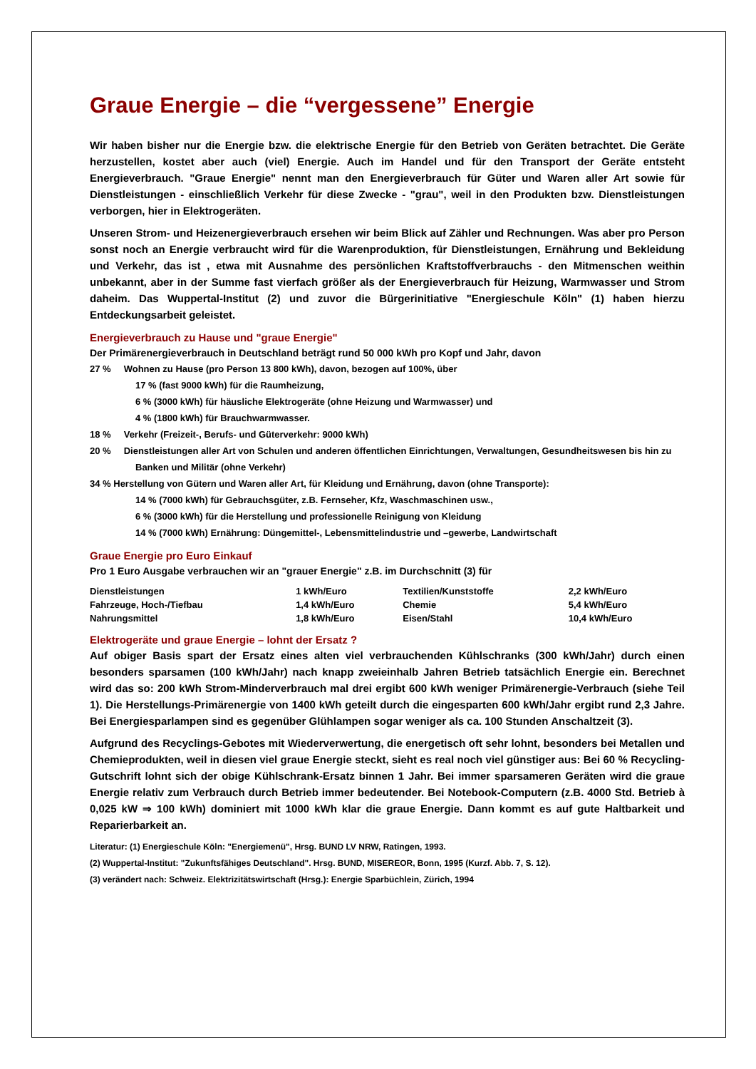Graue Energie – die “vergessene” Energie
Wir haben bisher nur die Energie bzw. die elektrische Energie für den Betrieb von Geräten betrachtet. Die Geräte herzustellen, kostet aber auch (viel) Energie. Auch im Handel und für den Transport der Geräte entsteht Energieverbrauch. "Graue Energie" nennt man den Energieverbrauch für Güter und Waren aller Art sowie für Dienstleistungen - einschließlich Verkehr für diese Zwecke - "grau", weil in den Produkten bzw. Dienstleistungen verborgen, hier in Elektrogeräten.
Unseren Strom- und Heizenergieverbrauch ersehen wir beim Blick auf Zähler und Rechnungen. Was aber pro Person sonst noch an Energie verbraucht wird für die Warenproduktion, für Dienstleistungen, Ernährung und Bekleidung und Verkehr, das ist , etwa mit Ausnahme des persönlichen Kraftstoffverbrauchs - den Mitmenschen weithin unbekannt, aber in der Summe fast vierfach größer als der Energieverbrauch für Heizung, Warmwasser und Strom daheim. Das Wuppertal-Institut (2) und zuvor die Bürgerinitiative "Energieschule Köln" (1) haben hierzu Entdeckungsarbeit geleistet.
Energieverbrauch zu Hause und "graue Energie"
Der Primärenergieverbrauch in Deutschland beträgt rund 50 000 kWh pro Kopf und Jahr, davon
27 % Wohnen zu Hause (pro Person 13 800 kWh), davon, bezogen auf 100%, über
17 % (fast 9000 kWh) für die Raumheizung,
6 % (3000 kWh) für häusliche Elektrogeräte (ohne Heizung und Warmwasser) und
4 % (1800 kWh) für Brauchwarmwasser.
18 % Verkehr (Freizeit-, Berufs- und Güterverkehr: 9000 kWh)
20 % Dienstleistungen aller Art von Schulen und anderen öffentlichen Einrichtungen, Verwaltungen, Gesundheitswesen bis hin zu Banken und Militär (ohne Verkehr)
34 % Herstellung von Gütern und Waren aller Art, für Kleidung und Ernährung, davon (ohne Transporte):
14 % (7000 kWh) für Gebrauchsgüter, z.B. Fernseher, Kfz, Waschmaschinen usw.,
6 % (3000 kWh) für die Herstellung und professionelle Reinigung von Kleidung
14 % (7000 kWh) Ernährung: Düngemittel-, Lebensmittelindustrie und –gewerbe, Landwirtschaft
Graue Energie pro Euro Einkauf
Pro 1 Euro Ausgabe verbrauchen wir an "grauer Energie" z.B. im Durchschnitt (3) für
| Dienstleistungen | 1 kWh/Euro | Textilien/Kunststoffe | 2,2 kWh/Euro |
| Fahrzeuge, Hoch-/Tiefbau | 1,4 kWh/Euro | Chemie | 5,4 kWh/Euro |
| Nahrungsmittel | 1,8 kWh/Euro | Eisen/Stahl | 10,4 kWh/Euro |
Elektrogeräte und graue Energie – lohnt der Ersatz ?
Auf obiger Basis spart der Ersatz eines alten viel verbrauchenden Kühlschranks (300 kWh/Jahr) durch einen besonders sparsamen (100 kWh/Jahr) nach knapp zweieinhalb Jahren Betrieb tatsächlich Energie ein. Berechnet wird das so: 200 kWh Strom-Minderverbrauch mal drei ergibt 600 kWh weniger Primärenergie-Verbrauch (siehe Teil 1). Die Herstellungs-Primärenergie von 1400 kWh geteilt durch die eingesparten 600 kWh/Jahr ergibt rund 2,3 Jahre. Bei Energiesparlampen sind es gegenüber Glühlampen sogar weniger als ca. 100 Stunden Anschaltzeit (3).
Aufgrund des Recyclings-Gebotes mit Wiederverwertung, die energetisch oft sehr lohnt, besonders bei Metallen und Chemieprodukten, weil in diesen viel graue Energie steckt, sieht es real noch viel günstiger aus: Bei 60 % Recycling-Gutschrift lohnt sich der obige Kühlschrank-Ersatz binnen 1 Jahr. Bei immer sparsameren Geräten wird die graue Energie relativ zum Verbrauch durch Betrieb immer bedeutender. Bei Notebook-Computern (z.B. 4000 Std. Betrieb à 0,025 kW ⇒ 100 kWh) dominiert mit 1000 kWh klar die graue Energie. Dann kommt es auf gute Haltbarkeit und Reparierbarkeit an.
Literatur: (1) Energieschule Köln: "Energiemenü", Hrsg. BUND LV NRW, Ratingen, 1993.
(2) Wuppertal-Institut: "Zukunftsfähiges Deutschland". Hrsg. BUND, MISEREOR, Bonn, 1995 (Kurzf. Abb. 7, S. 12).
(3) verändert nach: Schweiz. Elektrizitätswirtschaft (Hrsg.): Energie Sparbüchlein, Zürich, 1994